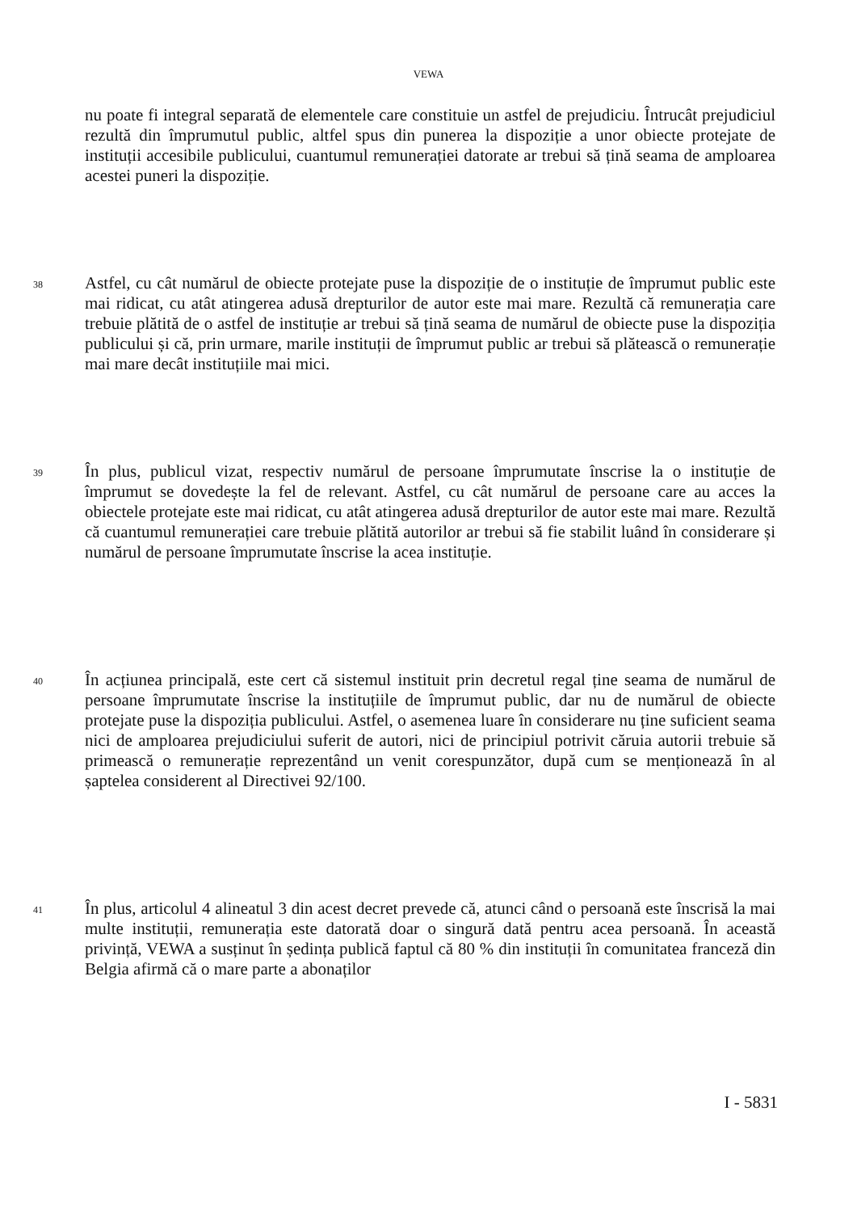VEWA
nu poate fi integral separată de elementele care constituie un astfel de prejudiciu. Întrucât prejudiciul rezultă din împrumutul public, altfel spus din punerea la dispoziție a unor obiecte protejate de instituții accesibile publicului, cuantumul remunerației datorate ar trebui să țină seama de amploarea acestei puneri la dispoziție.
38 Astfel, cu cât numărul de obiecte protejate puse la dispoziție de o instituție de împrumut public este mai ridicat, cu atât atingerea adusă drepturilor de autor este mai mare. Rezultă că remunerația care trebuie plătită de o astfel de instituție ar trebui să țină seama de numărul de obiecte puse la dispoziția publicului și că, prin urmare, marile instituții de împrumut public ar trebui să plătească o remunerație mai mare decât instituțiile mai mici.
39 În plus, publicul vizat, respectiv numărul de persoane împrumutate înscrise la o instituție de împrumut se dovedește la fel de relevant. Astfel, cu cât numărul de persoane care au acces la obiectele protejate este mai ridicat, cu atât atingerea adusă drepturilor de autor este mai mare. Rezultă că cuantumul remunerației care trebuie plătită autorilor ar trebui să fie stabilit luând în considerare și numărul de persoane împrumutate înscrise la acea instituție.
40 În acțiunea principală, este cert că sistemul instituit prin decretul regal ține seama de numărul de persoane împrumutate înscrise la instituțiile de împrumut public, dar nu de numărul de obiecte protejate puse la dispoziția publicului. Astfel, o asemenea luare în considerare nu ține suficient seama nici de amploarea prejudiciului suferit de autori, nici de principiul potrivit căruia autorii trebuie să primească o remunerație reprezentând un venit corespunzător, după cum se menționează în al șaptelea considerent al Directivei 92/100.
41 În plus, articolul 4 alineatul 3 din acest decret prevede că, atunci când o persoană este înscrisă la mai multe instituții, remunerația este datorată doar o singură dată pentru acea persoană. În această privință, VEWA a susținut în ședința publică faptul că 80 % din instituții în comunitatea franceză din Belgia afirmă că o mare parte a abonaților
I - 5831